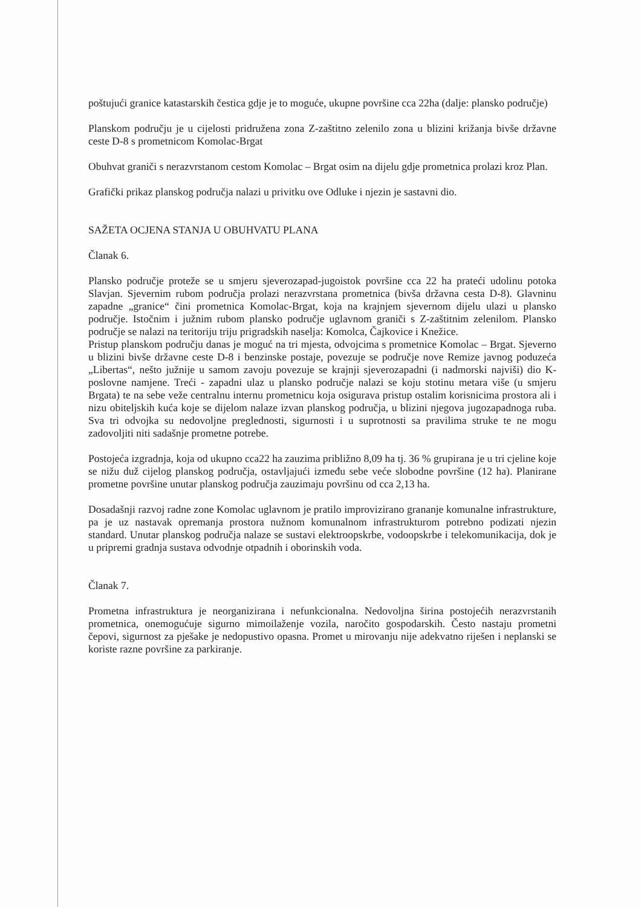poštujući granice katastarskih čestica gdje je to moguće, ukupne površine cca 22ha (dalje: plansko područje)
Planskom području je u cijelosti pridružena zona Z-zaštitno zelenilo zona u blizini križanja bivše državne ceste D-8 s prometnicom Komolac-Brgat
Obuhvat graniči s nerazvrstanom cestom Komolac – Brgat osim na dijelu gdje prometnica prolazi kroz Plan.
Grafički prikaz planskog područja nalazi u privitku ove Odluke i njezin je sastavni dio.
SAŽETA OCJENA STANJA U OBUHVATU PLANA
Članak 6.
Plansko područje proteže se u smjeru sjeverozapad-jugoistok površine cca 22 ha prateći udolinu potoka Slavjan. Sjevernim rubom područja prolazi nerazvrstana prometnica (bivša državna cesta D-8). Glavninu zapadne „granice“ čini prometnica Komolac-Brgat, koja na krajnjem sjevernom dijelu ulazi u plansko područje. Istočnim i južnim rubom plansko područje uglavnom graniči s Z-zaštitnim zelenilom. Plansko područje se nalazi na teritoriju triju prigradskih naselja: Komolca, Čajkovice i Knežice.
Pristup planskom području danas je moguć na tri mjesta, odvojcima s prometnice Komolac – Brgat. Sjeverno u blizini bivše državne ceste D-8 i benzinske postaje, povezuje se područje nove Remize javnog poduzeća „Libertas“, nešto južnije u samom zavoju povezuje se krajnji sjeverozapadni (i nadmorski najviši) dio K-poslovne namjene. Treći - zapadni ulaz u plansko područje nalazi se koju stotinu metara više (u smjeru Brgata) te na sebe veže centralnu internu prometnicu koja osigurava pristup ostalim korisnicima prostora ali i nizu obiteljskih kuća koje se dijelom nalaze izvan planskog područja, u blizini njegova jugozapadnoga ruba. Sva tri odvojka su nedovoljne preglednosti, sigurnosti i u suprotnosti sa pravilima struke te ne mogu zadovoljiti niti sadašnje prometne potrebe.
Postojeća izgradnja, koja od ukupno cca22 ha zauzima približno 8,09 ha tj. 36 % grupirana je u tri cjeline koje se nižu duž cijelog planskog područja, ostavljajući između sebe veće slobodne površine (12 ha). Planirane prometne površine unutar planskog područja zauzimaju površinu od cca 2,13 ha.
Dosadašnji razvoj radne zone Komolac uglavnom je pratilo improvizirano grananje komunalne infrastrukture, pa je uz nastavak opremanja prostora nužnom komunalnom infrastrukturom potrebno podizati njezin standard. Unutar planskog područja nalaze se sustavi elektroopskrbe, vodoopskrbe i telekomunikacija, dok je u pripremi gradnja sustava odvodnje otpadnih i oborinskih voda.
Članak 7.
Prometna infrastruktura je neorganizirana i nefunkcionalna. Nedovoljna širina postojećih nerazvrstanih prometnica, onemogućuje sigurno mimoilaženje vozila, naročito gospodarskih. Često nastaju prometni čepovi, sigurnost za pješake je nedopustivo opasna. Promet u mirovanju nije adekvatno riješen i neplanski se koriste razne površine za parkiranje.